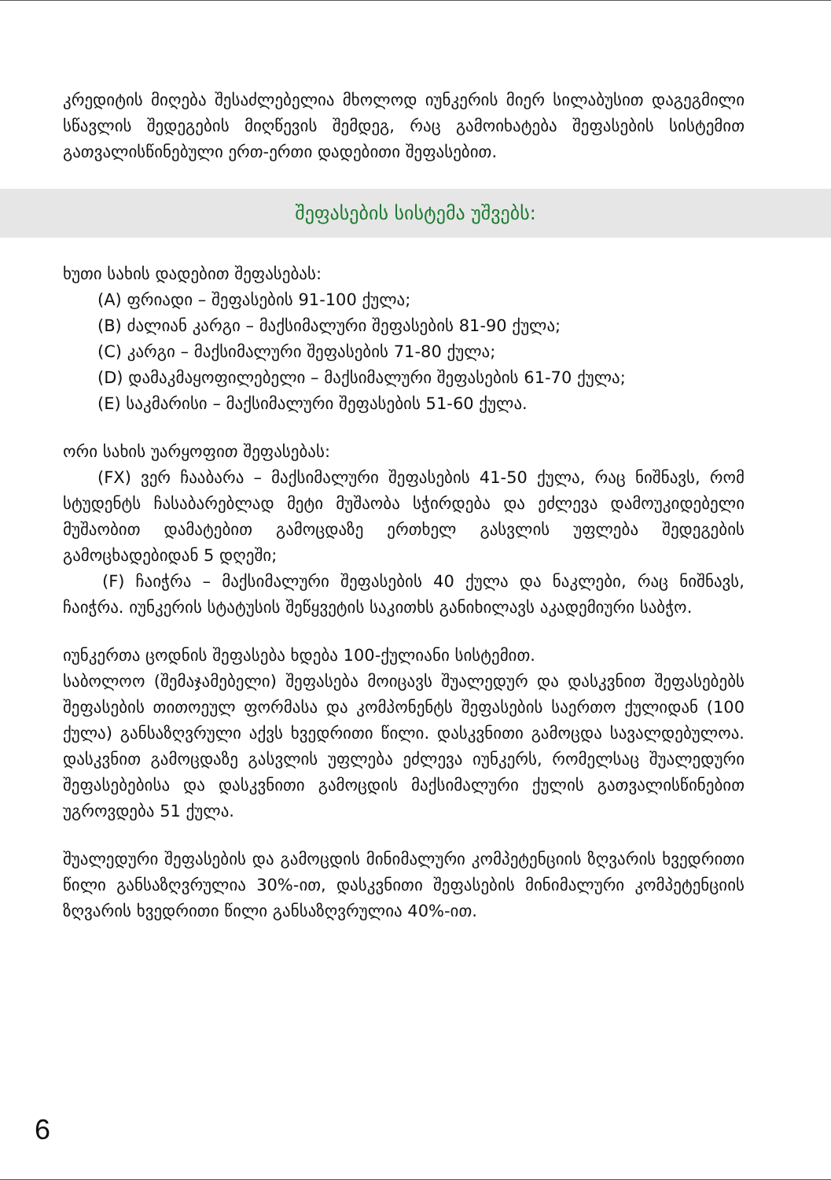კრედიტის მიღება შესაძლებელია მხოლოდ იუნკერის მიერ სილაბუსით დაგეგმილი სწავლის შედეგების მიღწევის შემდეგ, რაც გამოიხატება შეფასების სისტემით გათვალისწინებული ერთ-ერთი დადებითი შეფასებით.
შეფასების სისტემა უშვებს:
ხუთი სახის დადებით შეფასებას:
(A) ფრიადი – შეფასების 91-100 ქულა;
(B) ძალიან კარგი – მაქსიმალური შეფასების 81-90 ქულა;
(C) კარგი – მაქსიმალური შეფასების 71-80 ქულა;
(D) დამაკმაყოფილებელი – მაქსიმალური შეფასების 61-70 ქულა;
(E) საკმარისი – მაქსიმალური შეფასების 51-60 ქულა.
ორი სახის უარყოფით შეფასებას:
(FX) ვერ ჩააბარა – მაქსიმალური შეფასების 41-50 ქულა, რაც ნიშნავს, რომ სტუდენტს ჩასაბარებლად მეტი მუშაობა სჭირდება და ეძლევა დამოუკიდებელი მუშაობით დამატებით გამოცდაზე ერთხელ გასვლის უფლება შედეგების გამოცხადებიდან 5 დღეში;
(F) ჩაიჭრა – მაქსიმალური შეფასების 40 ქულა და ნაკლები, რაც ნიშნავს, ჩაიჭრა. იუნკერის სტატუსის შეწყვეტის საკითხს განიხილავს აკადემიური საბჭო.
იუნკერთა ცოდნის შეფასება ხდება 100-ქულიანი სისტემით.
საბოლოო (შემაჯამებელი) შეფასება მოიცავს შუალედურ და დასკვნით შეფასებებს შეფასების თითოეულ ფორმასა და კომპონენტს შეფასების საერთო ქულიდან (100 ქულა) განსაზღვრული აქვს ხვედრითი წილი. დასკვნითი გამოცდა სავალდებულოა. დასკვნით გამოცდაზე გასვლის უფლება ეძლევა იუნკერს, რომელსაც შუალედური შეფასებებისა და დასკვნითი გამოცდის მაქსიმალური ქულის გათვალისწინებით უგროვდება 51 ქულა.
შუალედური შეფასების და გამოცდის მინიმალური კომპეტენციის ზღვარის ხვედრითი წილი განსაზღვრულია 30%-ით, დასკვნითი შეფასების მინიმალური კომპეტენციის ზღვარის ხვედრითი წილი განსაზღვრულია 40%-ით.
6